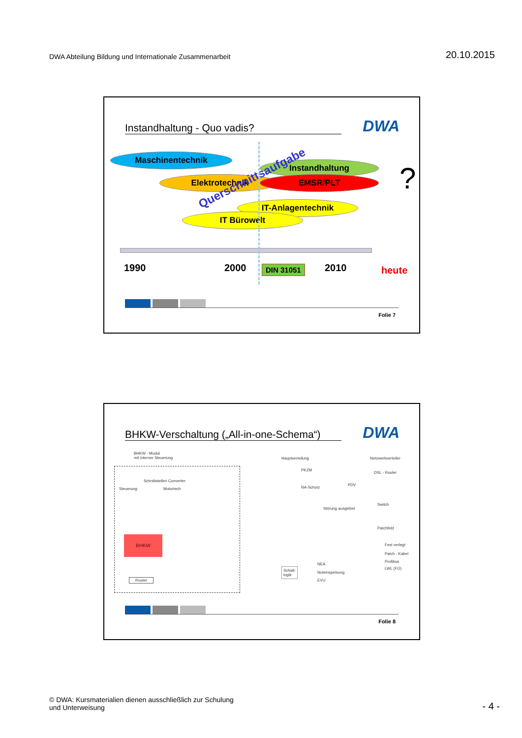DWA Abteilung Bildung und Internationale Zusammenarbeit 20.10.2015
Instandhaltung - Quo vadis? DWA
Maschinentechnik
Instandhaltung
Elektrotechnik EMSR/PLT
IT-Anlagentechnik
IT Bürowelt
Querschnittsaufgabe ?
1990 2000 2010
DIN 31051 heute
Folie 7
BHKW-Verschaltung („All-in-one-Schema“)
DWA
BHKW - Modul
mit interner Steuerung
Hauptverteilung Netzwerkverteiler
DSL - Router
Schnittstellen Converter
Steuerung Motortech
PKZM
NA-Schutz
PDV
Störung ausgelöst
Switch
Patchfeld
BHKW
Fest verlegt
Patch - Kabel
Profibus
LWL (FO)
Schalt-
logik
NEA
Noteinspeisung
EVU
Router
Folie 8
© DWA: Kursmaterialien dienen ausschließlich zur Schulung
und Unterweisung
- 4 -